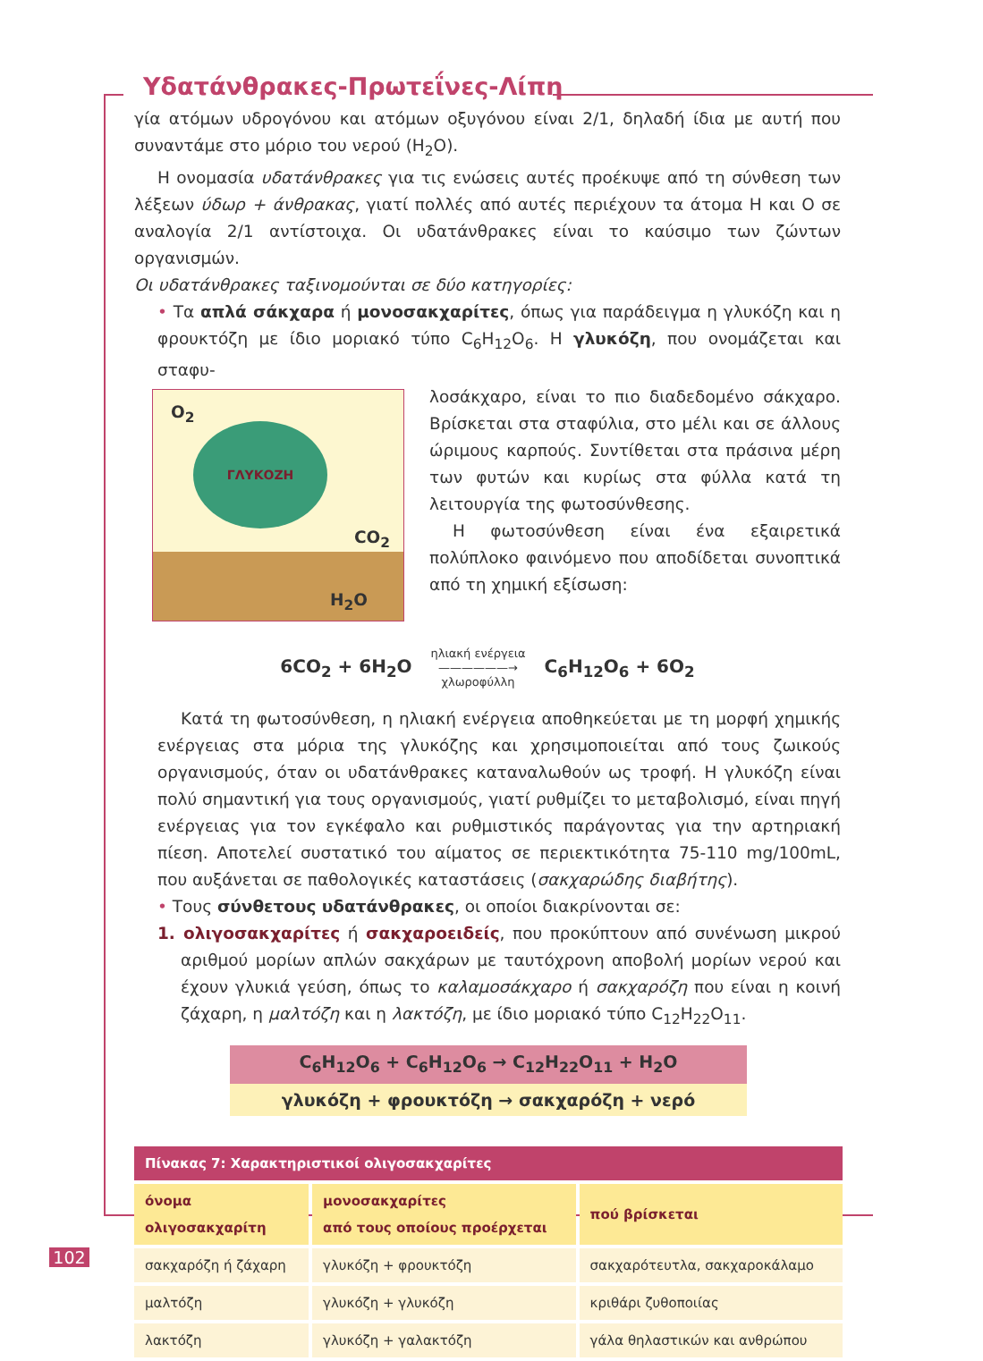Υδατάνθρακες-Πρωτεΐνες-Λίπη
γία ατόμων υδρογόνου και ατόμων οξυγόνου είναι 2/1, δηλαδή ίδια με αυτή που συναντάμε στο μόριο του νερού (H<sub>2</sub>O).
Η ονομασία υδατάνθρακες για τις ενώσεις αυτές προέκυψε από τη σύνθεση των λέξεων ύδωρ + άνθρακας, γιατί πολλές από αυτές περιέχουν τα άτομα H και O σε αναλογία 2/1 αντίστοιχα. Οι υδατάνθρακες είναι το καύσιμο των ζώντων οργανισμών.
Οι υδατάνθρακες ταξινομούνται σε δύο κατηγορίες:
• Τα απλά σάκχαρα ή μονοσακχαρίτες, όπως για παράδειγμα η γλυκόζη και η φρουκτόζη με ίδιο μοριακό τύπο C<sub>6</sub>H<sub>12</sub>O<sub>6</sub>. Η γλυκόζη, που ονομάζεται και σταφυ-
ΓΛΥΚΟΖΗ
O<sub>2</sub>
CO<sub>2</sub>
H<sub>2</sub>O
λοσάκχαρο, είναι το πιο διαδεδομένο σάκχαρο. Βρίσκεται στα σταφύλια, στο μέλι και σε άλλους ώριμους καρπούς. Συντίθεται στα πράσινα μέρη των φυτών και κυρίως στα φύλλα κατά τη λειτουργία της φωτοσύνθεσης.
Η φωτοσύνθεση είναι ένα εξαιρετικά πολύπλοκο φαινόμενο που αποδίδεται συνοπτικά από τη χημική εξίσωση:
6CO<sub>2</sub> + 6H<sub>2</sub>O ηλιακή ενέργεια
——————→
χλωροφύλλη C<sub>6</sub>H<sub>12</sub>O<sub>6</sub> + 6O<sub>2</sub>
Κατά τη φωτοσύνθεση, η ηλιακή ενέργεια αποθηκεύεται με τη μορφή χημικής ενέργειας στα μόρια της γλυκόζης και χρησιμοποιείται από τους ζωικούς οργανισμούς, όταν οι υδατάνθρακες καταναλωθούν ως τροφή. Η γλυκόζη είναι πολύ σημαντική για τους οργανισμούς, γιατί ρυθμίζει το μεταβολισμό, είναι πηγή ενέργειας για τον εγκέφαλο και ρυθμιστικός παράγοντας για την αρτηριακή πίεση. Αποτελεί συστατικό του αίματος σε περιεκτικότητα 75-110 mg/100mL, που αυξάνεται σε παθολογικές καταστάσεις (σακχαρώδης διαβήτης).
• Τους σύνθετους υδατάνθρακες, οι οποίοι διακρίνονται σε:
1. ολιγοσακχαρίτες ή σακχαροειδείς, που προκύπτουν από συνένωση μικρού αριθμού μορίων απλών σακχάρων με ταυτόχρονη αποβολή μορίων νερού και έχουν γλυκιά γεύση, όπως το καλαμοσάκχαρο ή σακχαρόζη που είναι η κοινή ζάχαρη, η μαλτόζη και η λακτόζη, με ίδιο μοριακό τύπο C<sub>12</sub>H<sub>22</sub>O<sub>11</sub>.
C<sub>6</sub>H<sub>12</sub>O<sub>6</sub> + C<sub>6</sub>H<sub>12</sub>O<sub>6</sub> → C<sub>12</sub>H<sub>22</sub>O<sub>11</sub> + H<sub>2</sub>O
γλυκόζη + φρουκτόζη → σακχαρόζη + νερό
| Πίνακας 7: Χαρακτηριστικοί ολιγοσακχαρίτες | | |
| όνομα ολιγοσακχαρίτη | μονοσακχαρίτες από τους οποίους προέρχεται | πού βρίσκεται |
| σακχαρόζη ή ζάχαρη | γλυκόζη + φρουκτόζη | σακχαρότευτλα, σακχαροκάλαμο |
| μαλτόζη | γλυκόζη + γλυκόζη | κριθάρι ζυθοποιίας |
| λακτόζη | γλυκόζη + γαλακτόζη | γάλα θηλαστικών και ανθρώπου |
102